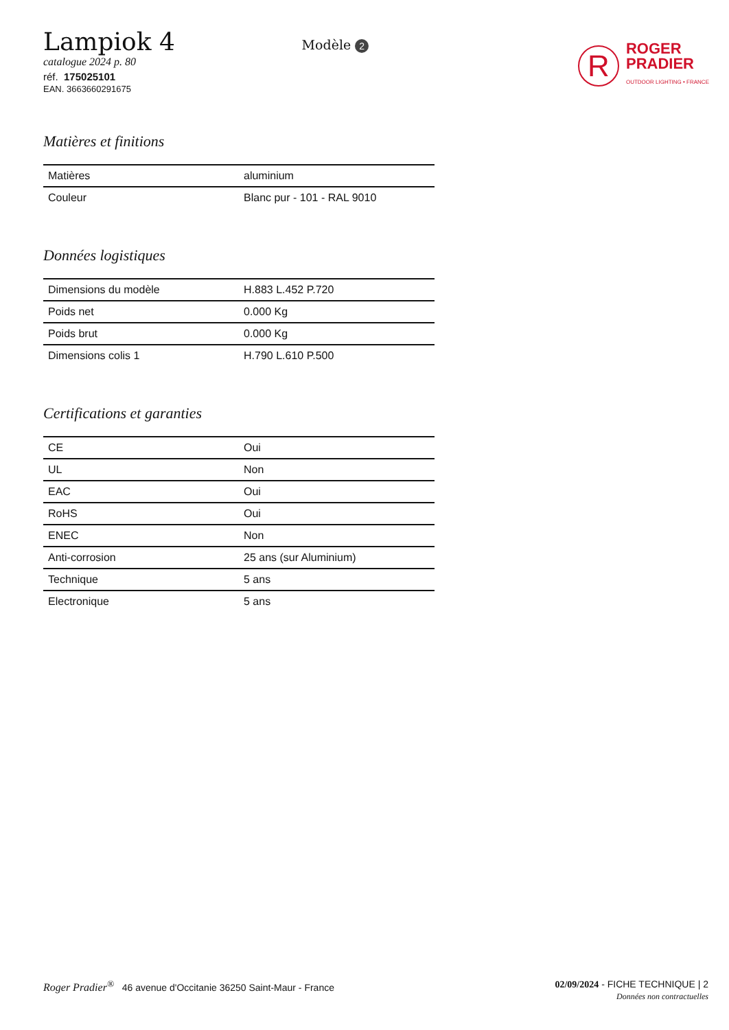Lampiok 4
catalogue 2024 p. 80
réf. 175025101
EAN. 3663660291675
Modèle 2
R
ROGER
PRADIER
OUTDOOR LIGHTING • FRANCE
Matières et finitions
| Matières | aluminium |
| Couleur | Blanc pur - 101 - RAL 9010 |
Données logistiques
| Dimensions du modèle | H.883 L.452 P.720 |
| Poids net | 0.000 Kg |
| Poids brut | 0.000 Kg |
| Dimensions colis 1 | H.790 L.610 P.500 |
Certifications et garanties
| CE | Oui |
| UL | Non |
| EAC | Oui |
| RoHS | Oui |
| ENEC | Non |
| Anti-corrosion | 25 ans (sur Aluminium) |
| Technique | 5 ans |
| Electronique | 5 ans |
Roger Pradier<sup>®</sup> 46 avenue d'Occitanie 36250 Saint-Maur - France
02/09/2024 - FICHE TECHNIQUE | 2
Données non contractuelles